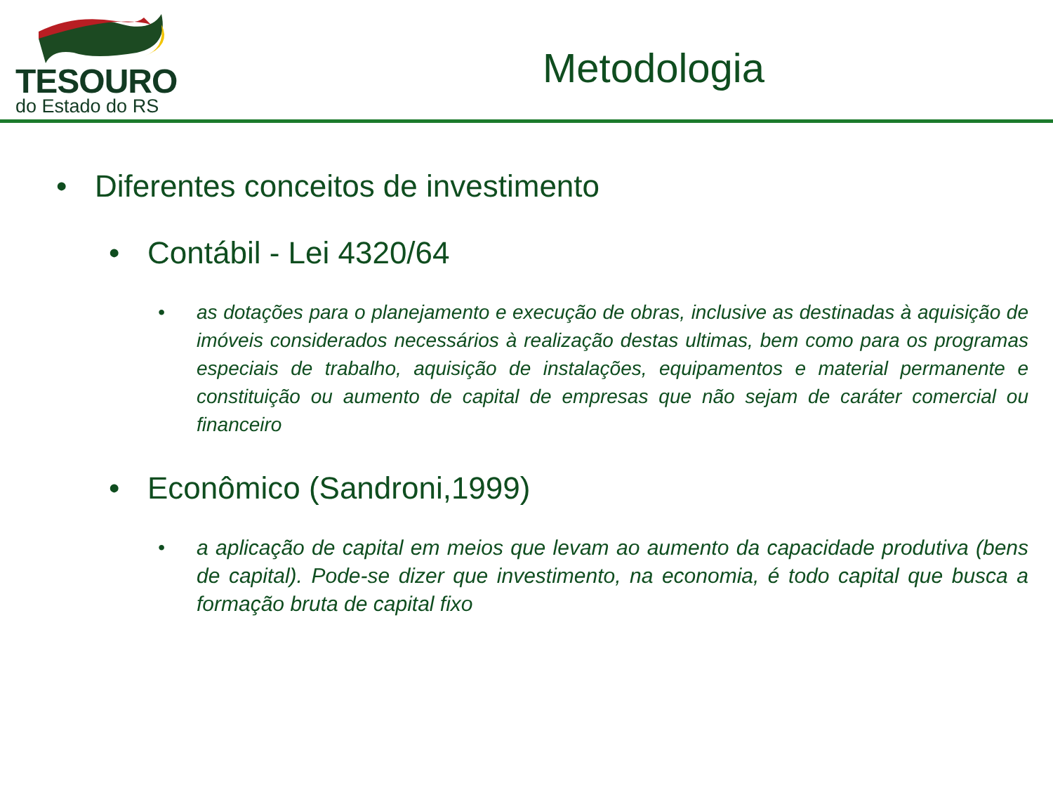TESOURO
do Estado do RS
Metodologia
• Diferentes conceitos de investimento
• Contábil - Lei 4320/64
• as dotações para o planejamento e execução de obras, inclusive as destinadas à aquisição de imóveis considerados necessários à realização destas ultimas, bem como para os programas especiais de trabalho, aquisição de instalações, equipamentos e material permanente e constituição ou aumento de capital de empresas que não sejam de caráter comercial ou financeiro
• Econômico (Sandroni,1999)
• a aplicação de capital em meios que levam ao aumento da capacidade produtiva (bens de capital). Pode-se dizer que investimento, na economia, é todo capital que busca a formação bruta de capital fixo